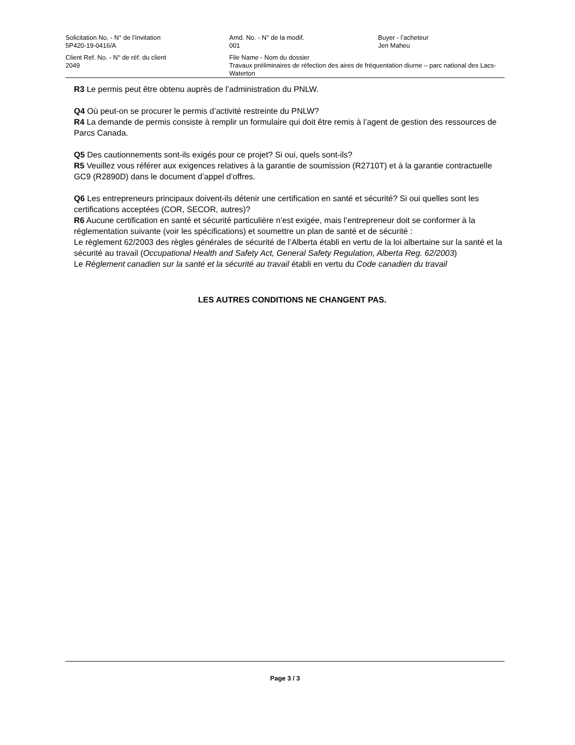Solicitation No. - N° de l’invitation
5P420-19-0416/A
Amd. No. - N° de la modif.
001
Buyer - l’acheteur
Jen Maheu
Client Ref. No. - N° de réf. du client
2049
File Name - Nom du dossier
Travaux préliminaires de réfection des aires de fréquentation diurne – parc national des Lacs-Waterton
R3 Le permis peut être obtenu auprès de l’administration du PNLW.
Q4 Où peut-on se procurer le permis d’activité restreinte du PNLW?
R4 La demande de permis consiste à remplir un formulaire qui doit être remis à l’agent de gestion des ressources de Parcs Canada.
Q5 Des cautionnements sont-ils exigés pour ce projet? Si oui, quels sont-ils?
R5 Veuillez vous référer aux exigences relatives à la garantie de soumission (R2710T) et à la garantie contractuelle GC9 (R2890D) dans le document d’appel d’offres.
Q6 Les entrepreneurs principaux doivent-ils détenir une certification en santé et sécurité? Si oui quelles sont les certifications acceptées (COR, SECOR, autres)?
R6 Aucune certification en santé et sécurité particulière n’est exigée, mais l’entrepreneur doit se conformer à la réglementation suivante (voir les spécifications) et soumettre un plan de santé et de sécurité :
Le règlement 62/2003 des règles générales de sécurité de l’Alberta établi en vertu de la loi albertaine sur la santé et la sécurité au travail (Occupational Health and Safety Act, General Safety Regulation, Alberta Reg. 62/2003)
Le Règlement canadien sur la santé et la sécurité au travail établi en vertu du Code canadien du travail
LES AUTRES CONDITIONS NE CHANGENT PAS.
Page 3 / 3